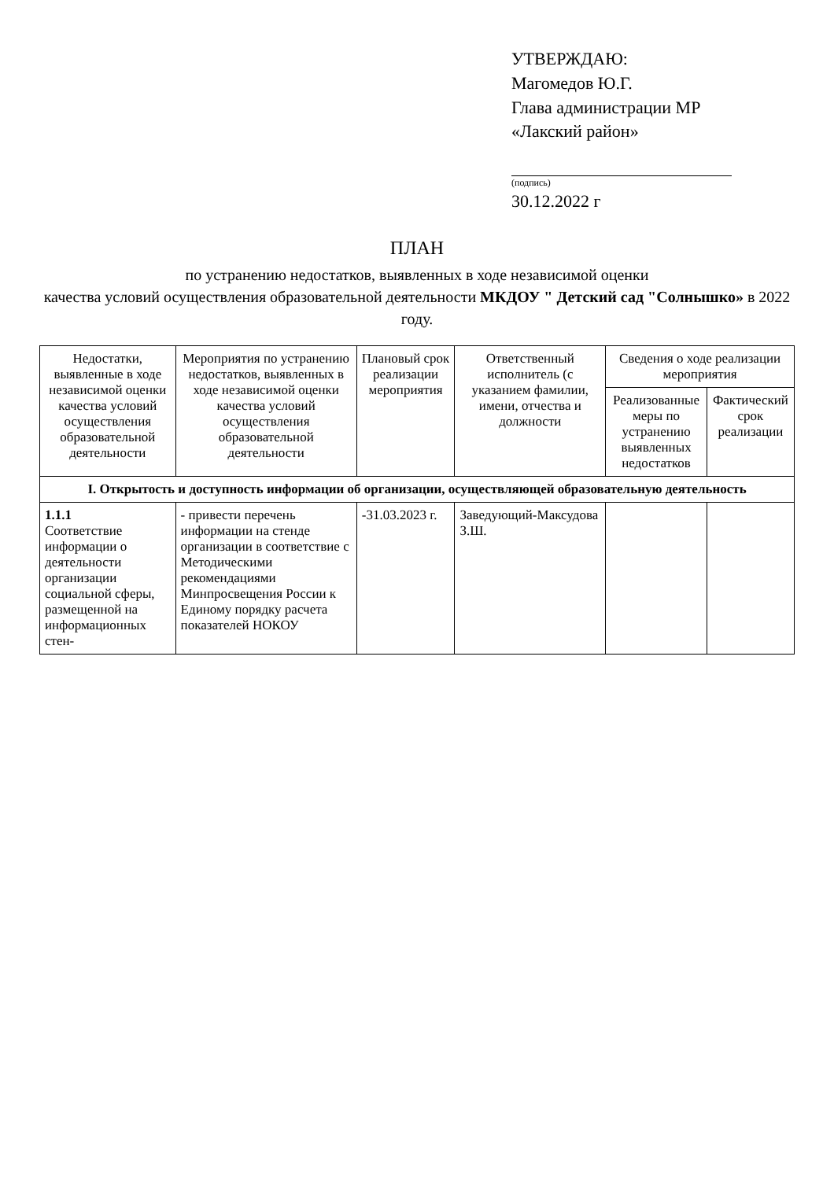УТВЕРЖДАЮ:
Магомедов Ю.Г.
Глава администрации МР
«Лакский район»
(подпись)
30.12.2022 г
ПЛАН
по устранению недостатков, выявленных в ходе независимой оценки
качества условий осуществления образовательной деятельности МКДОУ " Детский сад "Солнышко» в 2022 году.
| Недостатки, выявленные в ходе независимой оценки качества условий осуществления образовательной деятельности | Мероприятия по устранению недостатков, выявленных в ходе независимой оценки качества условий осуществления образовательной деятельности | Плановый срок реализации мероприятия | Ответственный исполнитель (с указанием фамилии, имени, отчества и должности | Сведения о ходе реализации мероприятия | |
| --- | --- | --- | --- | --- | --- |
| | | | | Реализованные меры по устранению выявленных недостатков | Фактический срок реализации |
| I. Открытость и доступность информации об организации, осуществляющей образовательную деятельность | | | | | |
| 1.1.1 Соответствие информации о деятельности организации социальной сферы, размещенной на информационных стен- | - привести перечень информации на стенде организации в соответствие с Методическими рекомендациями Минпросвещения России к Единому порядку расчета показателей НОКОУ | -31.03.2023 г. | Заведующий-Максудова З.Ш. | | |